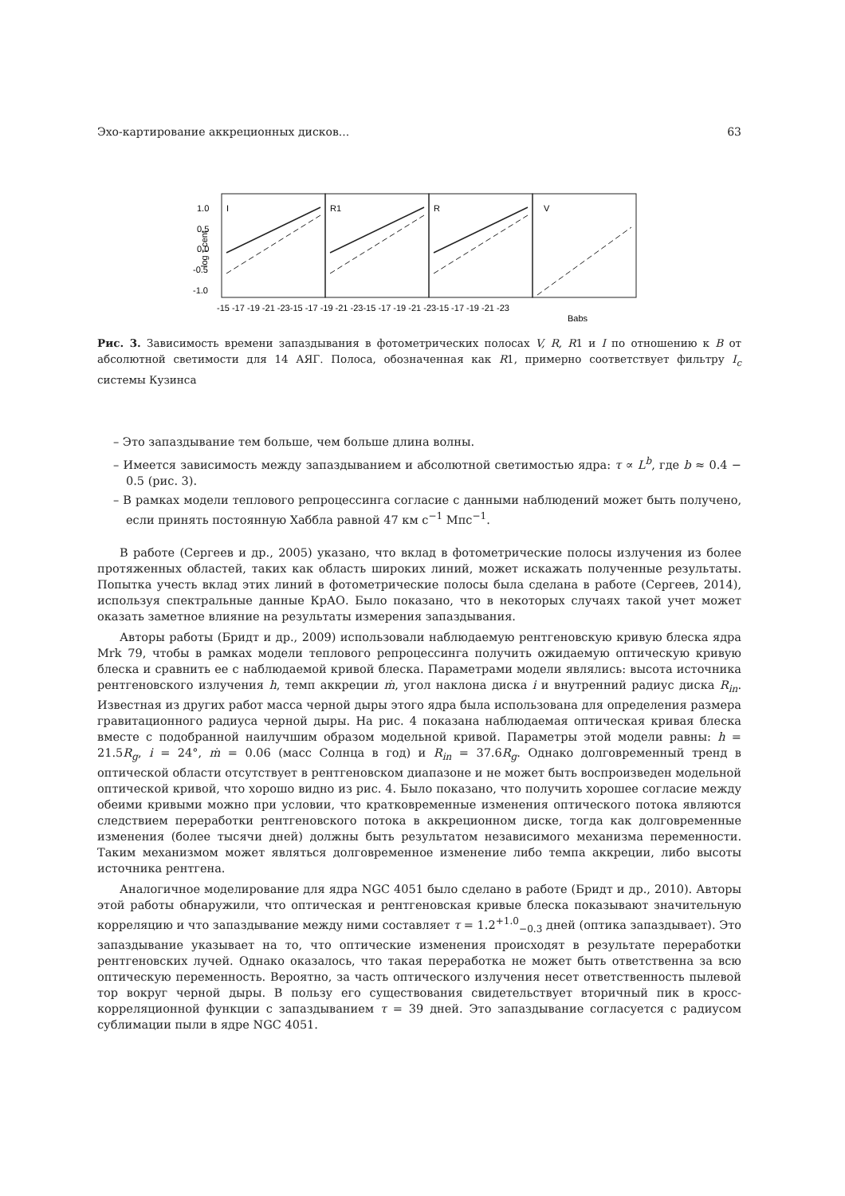Эхо-картирование аккреционных дисков... 63
log τ cent
1.0
0.5
0.0
-0.5
-1.0
I
R1
R
V
-15 -17 -19 -21 -23-15 -17 -19 -21 -23-15 -17 -19 -21 -23-15 -17 -19 -21 -23
Babs
Рис. 3. Зависимость времени запаздывания в фотометрических полосах V, R, R1 и I по отношению к B от абсолютной светимости для 14 АЯГ. Полоса, обозначенная как R1, примерно соответствует фильтру I<sub>c</sub> системы Кузинса
– Это запаздывание тем больше, чем больше длина волны.
– Имеется зависимость между запаздыванием и абсолютной светимостью ядра: τ ∝ L<sup>b</sup>, где b ≈ 0.4 − 0.5 (рис. 3).
– В рамках модели теплового репроцессинга согласие с данными наблюдений может быть получено, если принять постоянную Хаббла равной 47 км с<sup>−1</sup> Мпс<sup>−1</sup>.
В работе (Сергеев и др., 2005) указано, что вклад в фотометрические полосы излучения из более протяженных областей, таких как область широких линий, может искажать полученные результаты. Попытка учесть вклад этих линий в фотометрические полосы была сделана в работе (Сергеев, 2014), используя спектральные данные КрАО. Было показано, что в некоторых случаях такой учет может оказать заметное влияние на результаты измерения запаздывания.
Авторы работы (Бридт и др., 2009) использовали наблюдаемую рентгеновскую кривую блеска ядра Mrk 79, чтобы в рамках модели теплового репроцессинга получить ожидаемую оптическую кривую блеска и сравнить ее с наблюдаемой кривой блеска. Параметрами модели являлись: высота источника рентгеновского излучения h, темп аккреции ṁ, угол наклона диска i и внутренний радиус диска R<sub>in</sub>. Известная из других работ масса черной дыры этого ядра была использована для определения размера гравитационного радиуса черной дыры. На рис. 4 показана наблюдаемая оптическая кривая блеска вместе с подобранной наилучшим образом модельной кривой. Параметры этой модели равны: h = 21.5R<sub>g</sub>, i = 24°, ṁ = 0.06 (масс Солнца в год) и R<sub>in</sub> = 37.6R<sub>g</sub>. Однако долговременный тренд в оптической области отсутствует в рентгеновском диапазоне и не может быть воспроизведен модельной оптической кривой, что хорошо видно из рис. 4. Было показано, что получить хорошее согласие между обеими кривыми можно при условии, что кратковременные изменения оптического потока являются следствием переработки рентгеновского потока в аккреционном диске, тогда как долговременные изменения (более тысячи дней) должны быть результатом независимого механизма переменности. Таким механизмом может являться долговременное изменение либо темпа аккреции, либо высоты источника рентгена.
Аналогичное моделирование для ядра NGC 4051 было сделано в работе (Бридт и др., 2010). Авторы этой работы обнаружили, что оптическая и рентгеновская кривые блеска показывают значительную корреляцию и что запаздывание между ними составляет τ = 1.2<sup>+1.0</sup><sub>−0.3</sub> дней (оптика запаздывает). Это запаздывание указывает на то, что оптические изменения происходят в результате переработки рентгеновских лучей. Однако оказалось, что такая переработка не может быть ответственна за всю оптическую переменность. Вероятно, за часть оптического излучения несет ответственность пылевой тор вокруг черной дыры. В пользу его существования свидетельствует вторичный пик в кросс-корреляционной функции с запаздыванием τ = 39 дней. Это запаздывание согласуется с радиусом сублимации пыли в ядре NGC 4051.